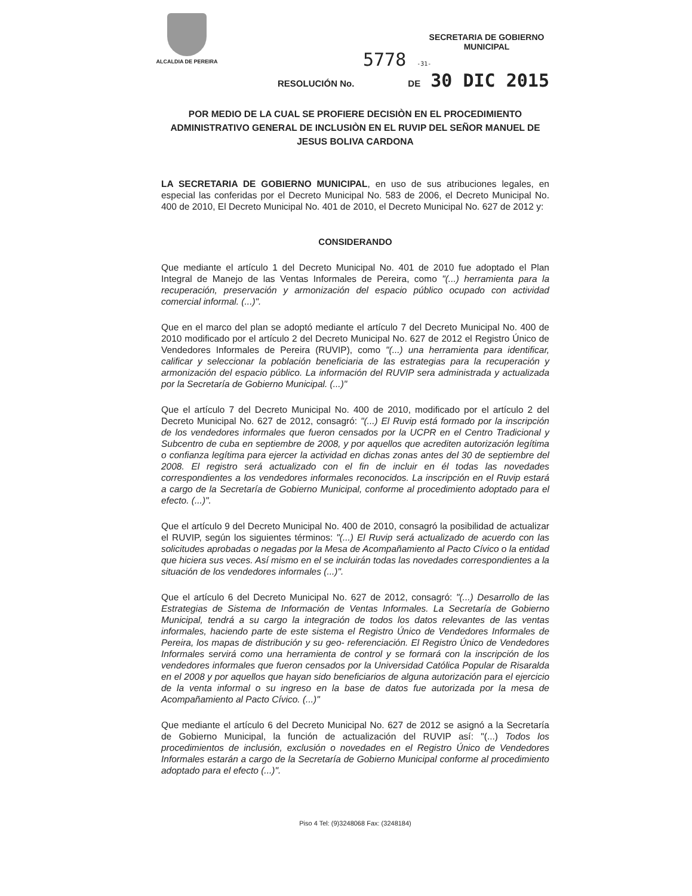ALCALDIA DE PEREIRA
SECRETARIA DE GOBIERNO
MUNICIPAL
5778 -31-
RESOLUCIÓN No. DE 30 DIC 2015
POR MEDIO DE LA CUAL SE PROFIERE DECISIÒN EN EL PROCEDIMIENTO ADMINISTRATIVO GENERAL DE INCLUSIÒN EN EL RUVIP DEL SEÑOR MANUEL DE JESUS BOLIVA CARDONA
LA SECRETARIA DE GOBIERNO MUNICIPAL, en uso de sus atribuciones legales, en especial las conferidas por el Decreto Municipal No. 583 de 2006, el Decreto Municipal No. 400 de 2010, El Decreto Municipal No. 401 de 2010, el Decreto Municipal No. 627 de 2012 y:
CONSIDERANDO
Que mediante el artículo 1 del Decreto Municipal No. 401 de 2010 fue adoptado el Plan Integral de Manejo de las Ventas Informales de Pereira, como "(...) herramienta para la recuperación, preservación y armonización del espacio público ocupado con actividad comercial informal. (...)".
Que en el marco del plan se adoptó mediante el artículo 7 del Decreto Municipal No. 400 de 2010 modificado por el artículo 2 del Decreto Municipal No. 627 de 2012 el Registro Único de Vendedores Informales de Pereira (RUVIP), como "(...) una herramienta para identificar, calificar y seleccionar la población beneficiaria de las estrategias para la recuperación y armonización del espacio público. La información del RUVIP sera administrada y actualizada por la Secretaría de Gobierno Municipal. (...)"
Que el artículo 7 del Decreto Municipal No. 400 de 2010, modificado por el artículo 2 del Decreto Municipal No. 627 de 2012, consagró: "(...) El Ruvip está formado por la inscripción de los vendedores informales que fueron censados por la UCPR en el Centro Tradicional y Subcentro de cuba en septiembre de 2008, y por aquellos que acrediten autorización legítima o confianza legítima para ejercer la actividad en dichas zonas antes del 30 de septiembre del 2008. El registro será actualizado con el fin de incluir en él todas las novedades correspondientes a los vendedores informales reconocidos. La inscripción en el Ruvip estará a cargo de la Secretaría de Gobierno Municipal, conforme al procedimiento adoptado para el efecto. (...)".
Que el artículo 9 del Decreto Municipal No. 400 de 2010, consagró la posibilidad de actualizar el RUVIP, según los siguientes términos: "(...) El Ruvip será actualizado de acuerdo con las solicitudes aprobadas o negadas por la Mesa de Acompañamiento al Pacto Cívico o la entidad que hiciera sus veces. Así mismo en el se incluirán todas las novedades correspondientes a la situación de los vendedores informales (...)".
Que el artículo 6 del Decreto Municipal No. 627 de 2012, consagró: "(...) Desarrollo de las Estrategias de Sistema de Información de Ventas Informales. La Secretaría de Gobierno Municipal, tendrá a su cargo la integración de todos los datos relevantes de las ventas informales, haciendo parte de este sistema el Registro Único de Vendedores Informales de Pereira, los mapas de distribución y su geo- referenciación. El Registro Único de Vendedores Informales servirá como una herramienta de control y se formará con la inscripción de los vendedores informales que fueron censados por la Universidad Católica Popular de Risaralda en el 2008 y por aquellos que hayan sido beneficiarios de alguna autorización para el ejercicio de la venta informal o su ingreso en la base de datos fue autorizada por la mesa de Acompañamiento al Pacto Cívico. (...)"
Que mediante el artículo 6 del Decreto Municipal No. 627 de 2012 se asignó a la Secretaría de Gobierno Municipal, la función de actualización del RUVIP así: "(...) Todos los procedimientos de inclusión, exclusión o novedades en el Registro Único de Vendedores Informales estarán a cargo de la Secretaría de Gobierno Municipal conforme al procedimiento adoptado para el efecto (...)".
Piso 4 Tel: (9)3248068 Fax: (3248184)